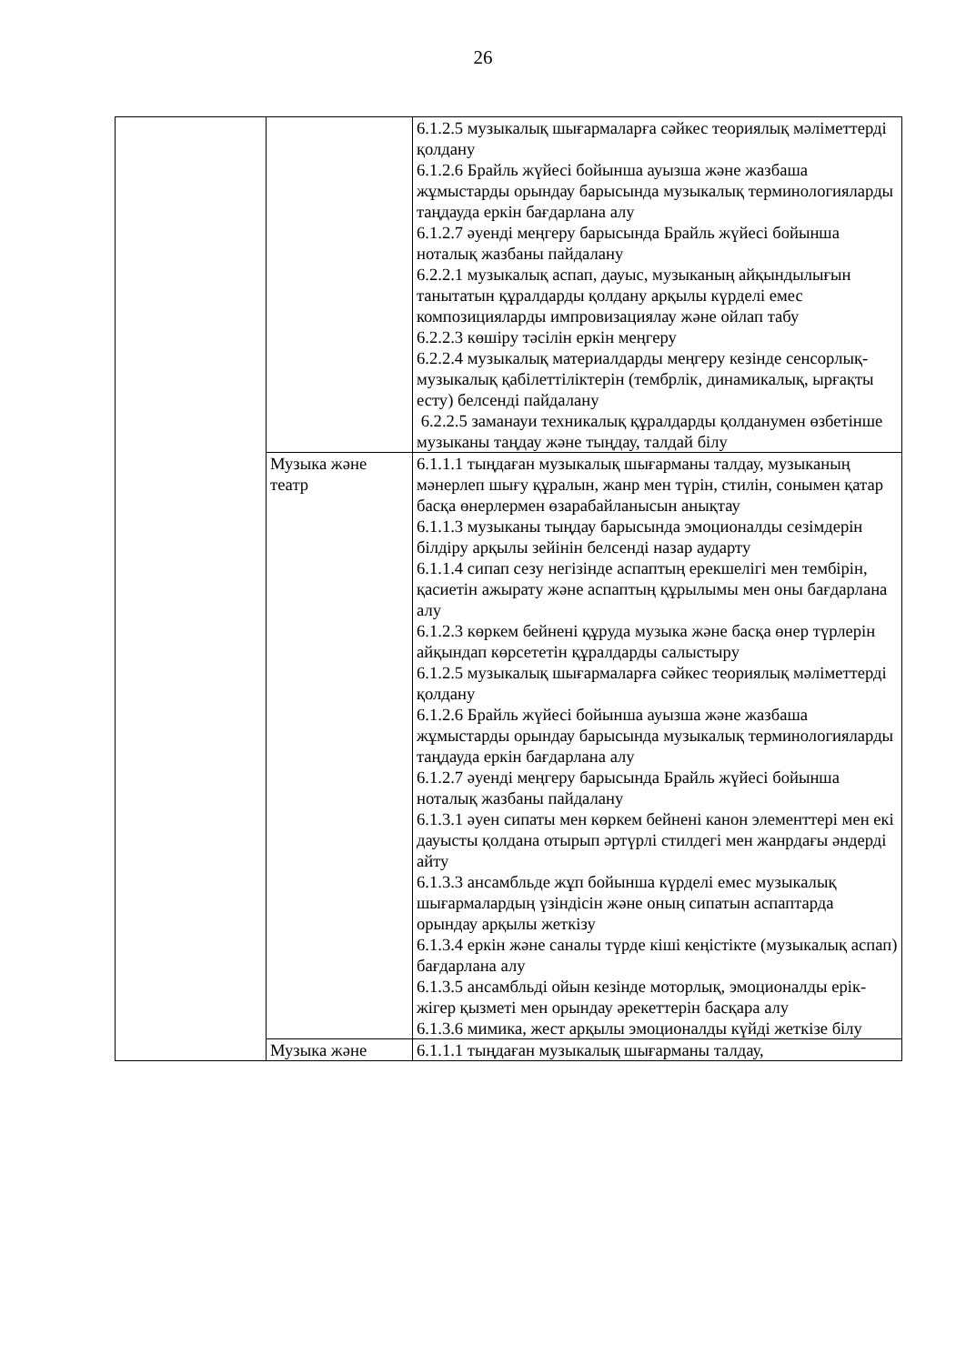26
| | | 6.1.2.5 музыкалық шығармаларға сәйкес теориялық мәліметтерді қолдану 6.1.2.6 Брайль жүйесі бойынша ауызша және жазбаша жұмыстарды орындау барысында музыкалық терминологияларды таңдауда еркін бағдарлана алу 6.1.2.7 әуенді меңгеру барысында Брайль жүйесі бойынша ноталық жазбаны пайдалану 6.2.2.1 музыкалық аспап, дауыс, музыканың айқындылығын танытатын құралдарды қолдану арқылы күрделі емес композицияларды импровизациялау және ойлап табу 6.2.2.3 көшіру тәсілін еркін меңгеру 6.2.2.4 музыкалық материалдарды меңгеру кезінде сенсорлық-музыкалық қабілеттіліктерін (тембрлік, динамикалық, ырғақты есту) белсенді пайдалану 6.2.2.5 заманауи техникалық құралдарды қолданумен өзбетінше музыканы таңдау және тыңдау, талдай білу |
| | Музыка және театр | 6.1.1.1 тыңдаған музыкалық шығарманы талдау, музыканың мәнерлеп шығу құралын, жанр мен түрін, стилін, сонымен қатар басқа өнерлермен өзарабайланысын анықтау 6.1.1.3 музыканы тыңдау барысында эмоционалды сезімдерін білдіру арқылы зейінін белсенді назар аударту 6.1.1.4 сипап сезу негізінде аспаптың ерекшелігі мен тембірін, қасиетін ажырату және аспаптың құрылымы мен оны бағдарлана алу 6.1.2.3 көркем бейнені құруда музыка және басқа өнер түрлерін айқындап көрсететін құралдарды салыстыру 6.1.2.5 музыкалық шығармаларға сәйкес теориялық мәліметтерді қолдану 6.1.2.6 Брайль жүйесі бойынша ауызша және жазбаша жұмыстарды орындау барысында музыкалық терминологияларды таңдауда еркін бағдарлана алу 6.1.2.7 әуенді меңгеру барысында Брайль жүйесі бойынша ноталық жазбаны пайдалану 6.1.3.1 әуен сипаты мен көркем бейнені канон элементтері мен екі дауысты қолдана отырып әртүрлі стилдегі мен жанрдағы әндерді айту 6.1.3.3 ансамбльде жұп бойынша күрделі емес музыкалық шығармалардың үзіндісін және оның сипатын аспаптарда орындау арқылы жеткізу 6.1.3.4 еркін және саналы түрде кіші кеңістікте (музыкалық аспап) бағдарлана алу 6.1.3.5 ансамбльді ойын кезінде моторлық, эмоционалды ерік-жігер қызметі мен орындау әрекеттерін басқара алу 6.1.3.6 мимика, жест арқылы эмоционалды күйді жеткізе білу |
| | Музыка және | 6.1.1.1 тыңдаған музыкалық шығарманы талдау, |